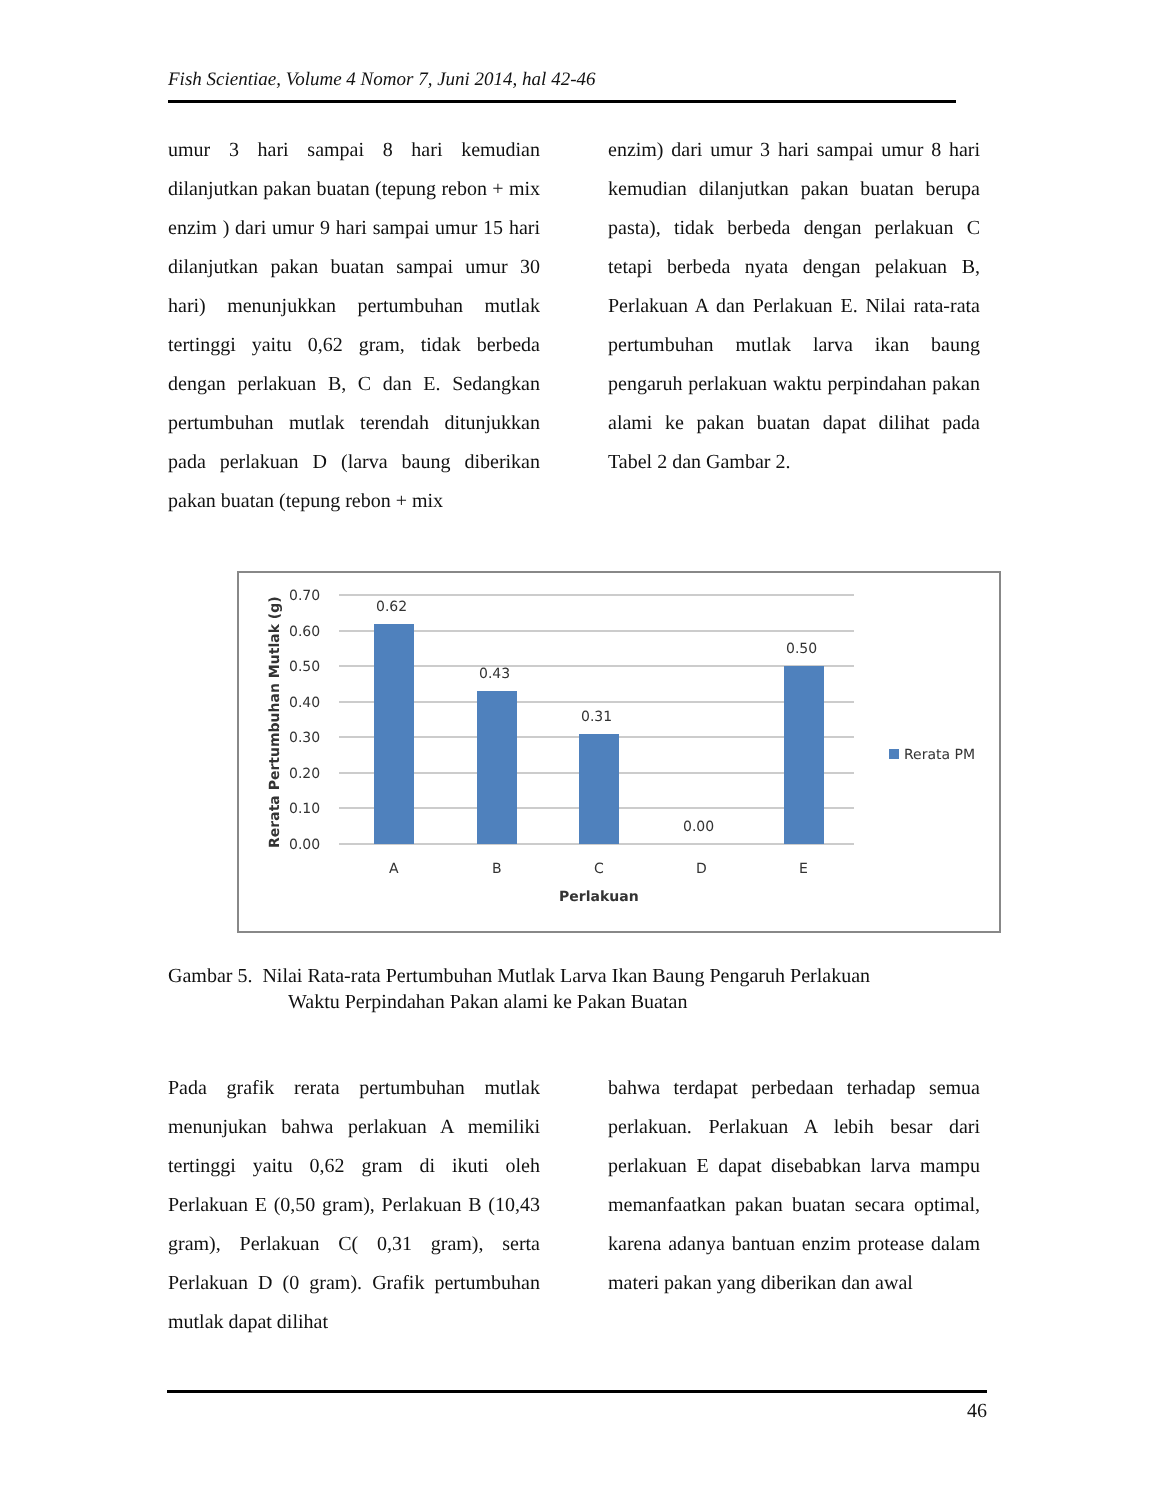Fish Scientiae, Volume 4 Nomor 7, Juni 2014, hal 42-46
umur 3 hari sampai 8 hari kemudian dilanjutkan pakan buatan (tepung rebon + mix enzim ) dari umur 9 hari sampai umur 15 hari dilanjutkan pakan buatan sampai umur 30 hari) menunjukkan pertumbuhan mutlak tertinggi yaitu 0,62 gram, tidak berbeda dengan perlakuan B, C dan E. Sedangkan pertumbuhan mutlak terendah ditunjukkan pada perlakuan D (larva baung diberikan pakan buatan (tepung rebon + mix
enzim) dari umur 3 hari sampai umur 8 hari kemudian dilanjutkan pakan buatan berupa pasta), tidak berbeda dengan perlakuan C tetapi berbeda nyata dengan pelakuan B, Perlakuan A dan Perlakuan E. Nilai rata-rata pertumbuhan mutlak larva ikan baung pengaruh perlakuan waktu perpindahan pakan alami ke pakan buatan dapat dilihat pada Tabel 2 dan Gambar 2.
0.70
0.60
0.50
0.40
0.30
0.20
0.10
0.00
0.62
0.43
0.31
0.00
0.50
A
B
C
D
E
Perlakuan
Rerata PM
Rerata Pertumbuhan Mutlak (g)
Gambar 5. Nilai Rata-rata Pertumbuhan Mutlak Larva Ikan Baung Pengaruh Perlakuan
Waktu Perpindahan Pakan alami ke Pakan Buatan
Pada grafik rerata pertumbuhan mutlak menunjukan bahwa perlakuan A memiliki tertinggi yaitu 0,62 gram di ikuti oleh Perlakuan E (0,50 gram), Perlakuan B (10,43 gram), Perlakuan C( 0,31 gram), serta Perlakuan D (0 gram). Grafik pertumbuhan mutlak dapat dilihat
bahwa terdapat perbedaan terhadap semua perlakuan. Perlakuan A lebih besar dari perlakuan E dapat disebabkan larva mampu memanfaatkan pakan buatan secara optimal, karena adanya bantuan enzim protease dalam materi pakan yang diberikan dan awal
46